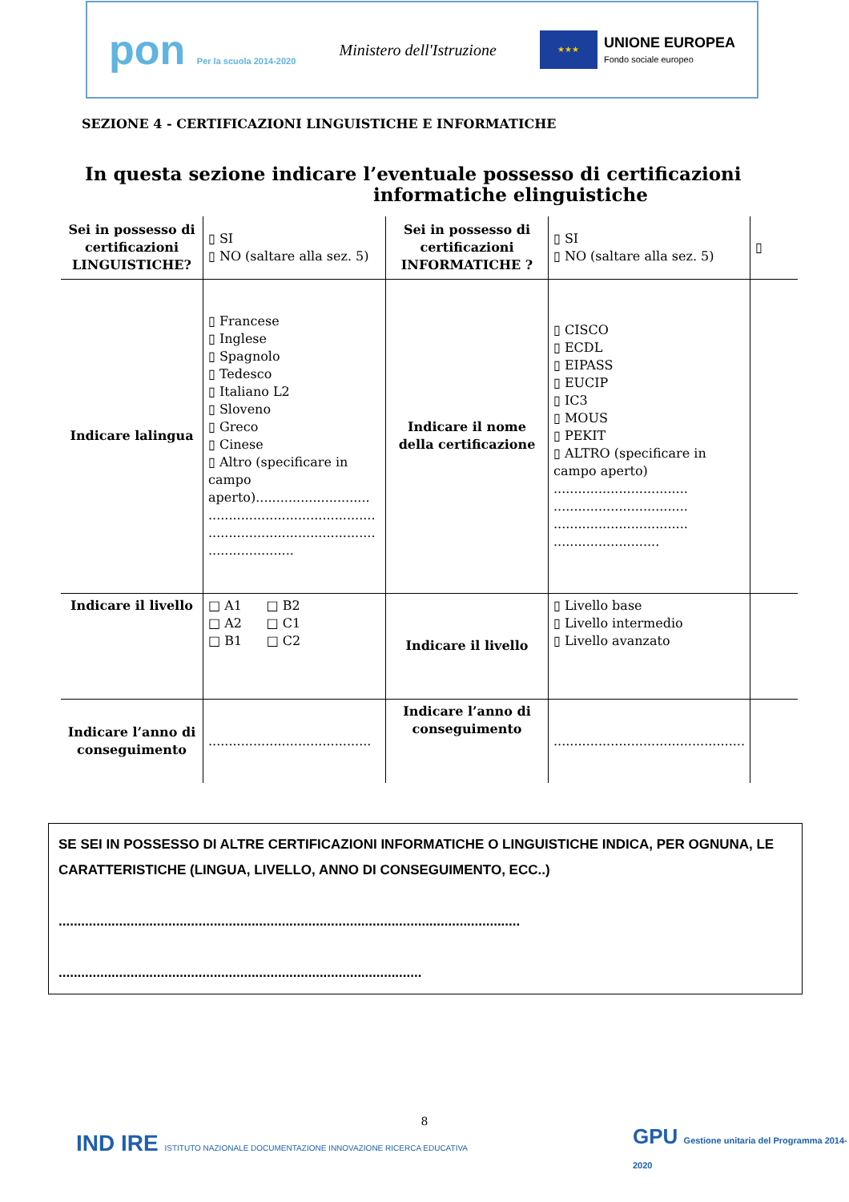pon Per la scuola 2014-2020 Ministero dell'Istruzione ★★★ UNIONE EUROPEA
Fondo sociale europeo
SEZIONE 4 - CERTIFICAZIONI LINGUISTICHE E INFORMATICHE
In questa sezione indicare l’eventuale possesso di certificazioni
informatiche elinguistiche
| Sei in possesso di certificazioni LINGUISTICHE? | ▯ SI ▯ NO (saltare alla sez. 5) | Sei in possesso di certificazioni INFORMATICHE ? | ▯ SI ▯ NO (saltare alla sez. 5) | ▯ |
| Indicare lalingua | ▯ Francese ▯ Inglese ▯ Spagnolo ▯ Tedesco ▯ Italiano L2 ▯ Sloveno ▯ Greco ▯ Cinese ▯ Altro (specificare in campo aperto)............................ ......................................... ......................................... ..................... | Indicare il nome della certificazione | ▯ CISCO ▯ ECDL ▯ EIPASS ▯ EUCIP ▯ IC3 ▯ MOUS ▯ PEKIT ▯ ALTRO (specificare in campo aperto) ................................. ................................. ................................. .......................... | |
| Indicare il livello | □ A1 □ B2 □ A2 □ C1 □ B1 □ C2 | Indicare il livello | ▯ Livello base ▯ Livello intermedio ▯ Livello avanzato | |
| Indicare l’anno di conseguimento | ........................................ | Indicare l’anno di conseguimento | ............................................... | |
SE SEI IN POSSESSO DI ALTRE CERTIFICAZIONI INFORMATICHE O LINGUISTICHE INDICA, PER OGNUNA, LE CARATTERISTICHE (LINGUA, LIVELLO, ANNO DI CONSEGUIMENTO, ECC..)
..........................................................................................................................
................................................................................................
8
IND IRE ISTITUTO NAZIONALE DOCUMENTAZIONE INNOVAZIONE RICERCA EDUCATIVA
GPU Gestione unitaria del Programma 2014-2020